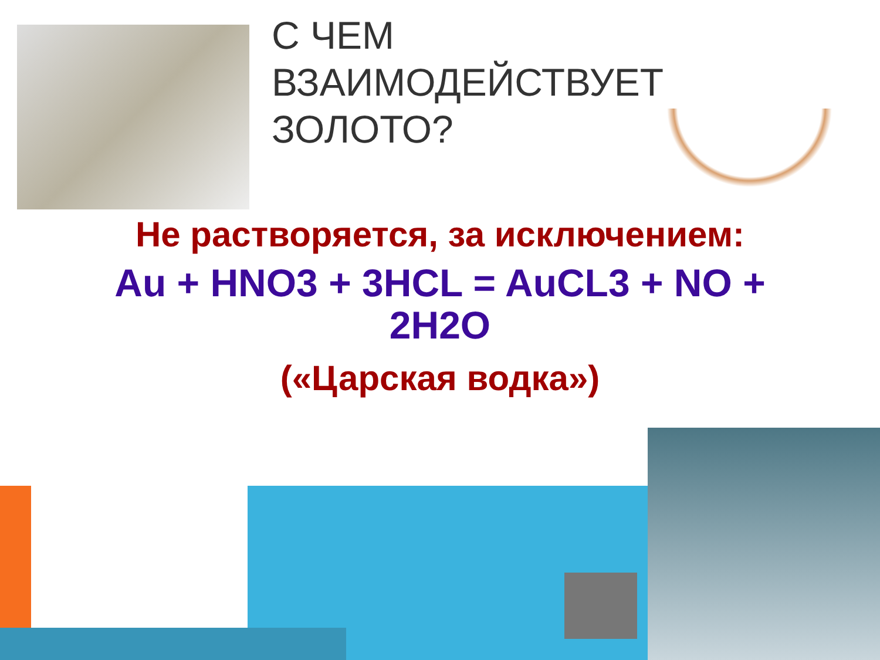С ЧЕМ
ВЗАИМОДЕЙСТВУЕТ
ЗОЛОТО?
Не растворяется, за исключением:
Au + HNO3 + 3HCL = AuCL3 + NO + 2H2O
(«Царская водка»)